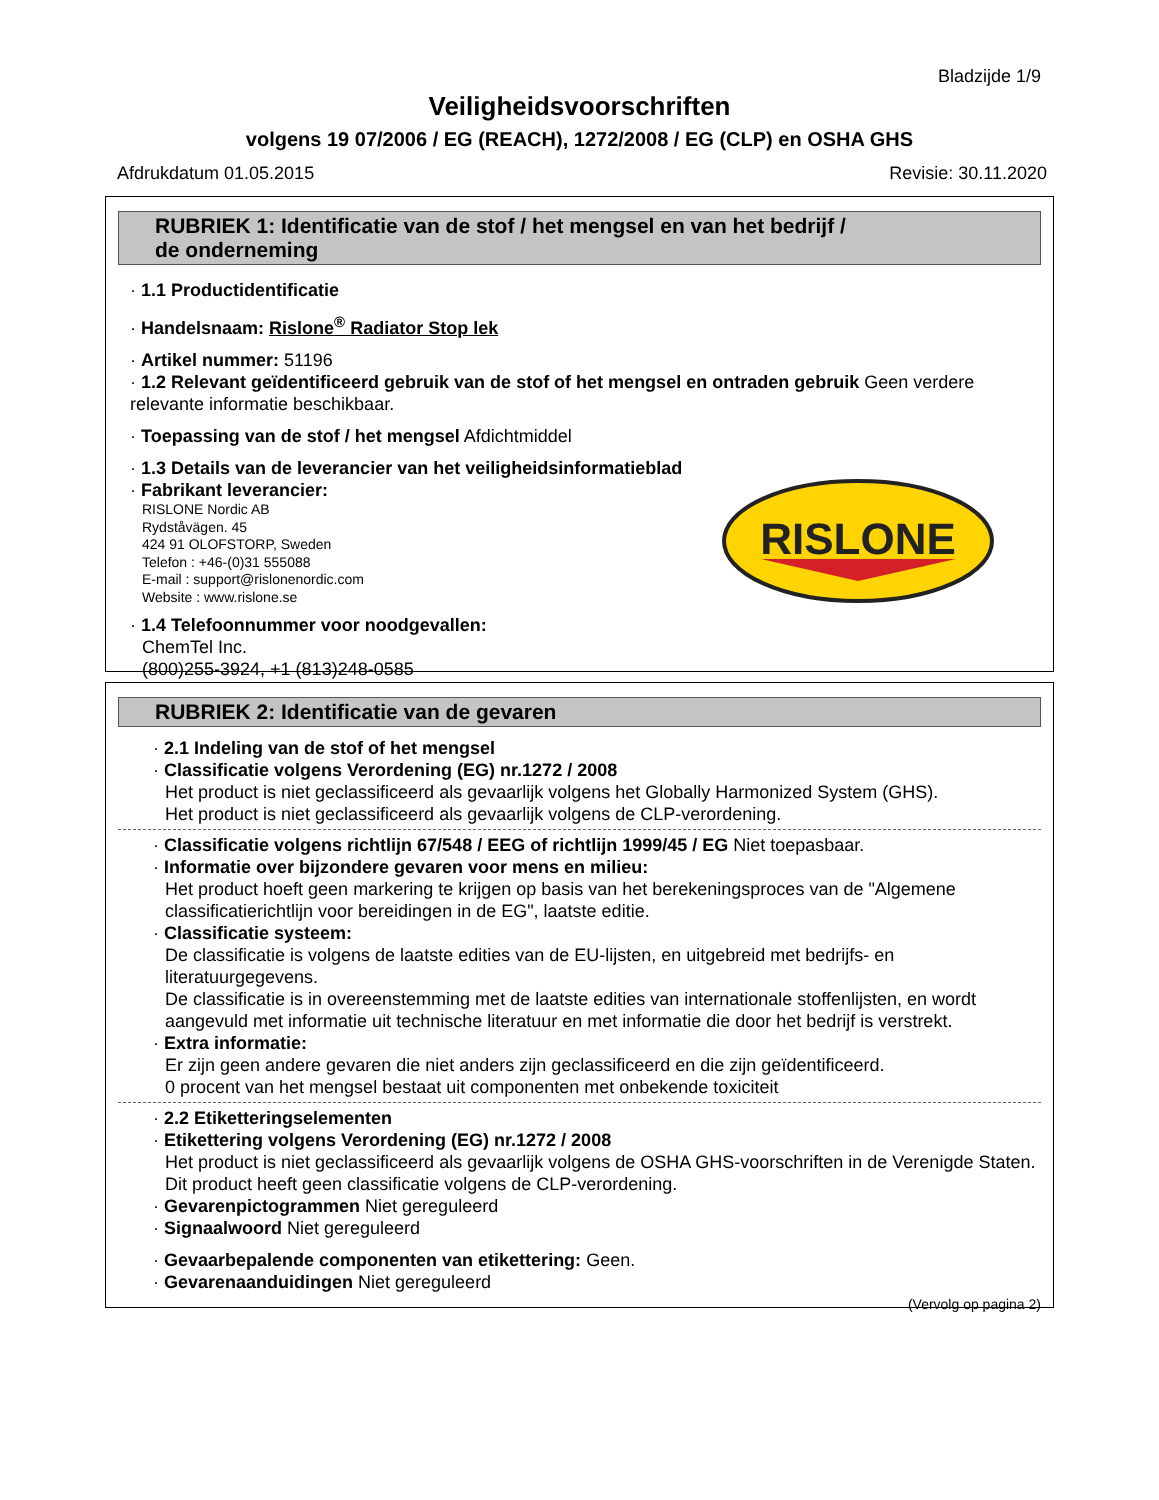Bladzijde 1/9
Veiligheidsvoorschriften
volgens 19 07/2006 / EG (REACH), 1272/2008 / EG (CLP) en OSHA GHS
Afdrukdatum 01.05.2015 Revisie: 30.11.2020
RUBRIEK 1: Identificatie van de stof / het mengsel en van het bedrijf /
de onderneming
· 1.1 Productidentificatie
· Handelsnaam: Rislone<sup>®</sup> Radiator Stop lek
· Artikel nummer: 51196
· 1.2 Relevant geïdentificeerd gebruik van de stof of het mengsel en ontraden gebruik Geen verdere relevante informatie beschikbaar.
· Toepassing van de stof / het mengsel Afdichtmiddel
· 1.3 Details van de leverancier van het veiligheidsinformatieblad
· Fabrikant leverancier:
RISLONE Nordic AB
Rydståvägen. 45
424 91 OLOFSTORP, Sweden
Telefon : +46-(0)31 555088
E-mail : support@rislonenordic.com
Website : www.rislone.se
RISLONE
· 1.4 Telefoonnummer voor noodgevallen:
ChemTel Inc.
(800)255-3924, +1 (813)248-0585
RUBRIEK 2: Identificatie van de gevaren
· 2.1 Indeling van de stof of het mengsel
· Classificatie volgens Verordening (EG) nr.1272 / 2008
Het product is niet geclassificeerd als gevaarlijk volgens het Globally Harmonized System (GHS).
Het product is niet geclassificeerd als gevaarlijk volgens de CLP-verordening.
· Classificatie volgens richtlijn 67/548 / EEG of richtlijn 1999/45 / EG Niet toepasbaar.
· Informatie over bijzondere gevaren voor mens en milieu:
Het product hoeft geen markering te krijgen op basis van het berekeningsproces van de "Algemene classificatierichtlijn voor bereidingen in de EG", laatste editie.
· Classificatie systeem:
De classificatie is volgens de laatste edities van de EU-lijsten, en uitgebreid met bedrijfs- en literatuurgegevens.
De classificatie is in overeenstemming met de laatste edities van internationale stoffenlijsten, en wordt aangevuld met informatie uit technische literatuur en met informatie die door het bedrijf is verstrekt.
· Extra informatie:
Er zijn geen andere gevaren die niet anders zijn geclassificeerd en die zijn geïdentificeerd.
0 procent van het mengsel bestaat uit componenten met onbekende toxiciteit
· 2.2 Etiketteringselementen
· Etikettering volgens Verordening (EG) nr.1272 / 2008
Het product is niet geclassificeerd als gevaarlijk volgens de OSHA GHS-voorschriften in de Verenigde Staten.
Dit product heeft geen classificatie volgens de CLP-verordening.
· Gevarenpictogrammen Niet gereguleerd
· Signaalwoord Niet gereguleerd
· Gevaarbepalende componenten van etikettering: Geen.
· Gevarenaanduidingen Niet gereguleerd
(Vervolg op pagina 2)